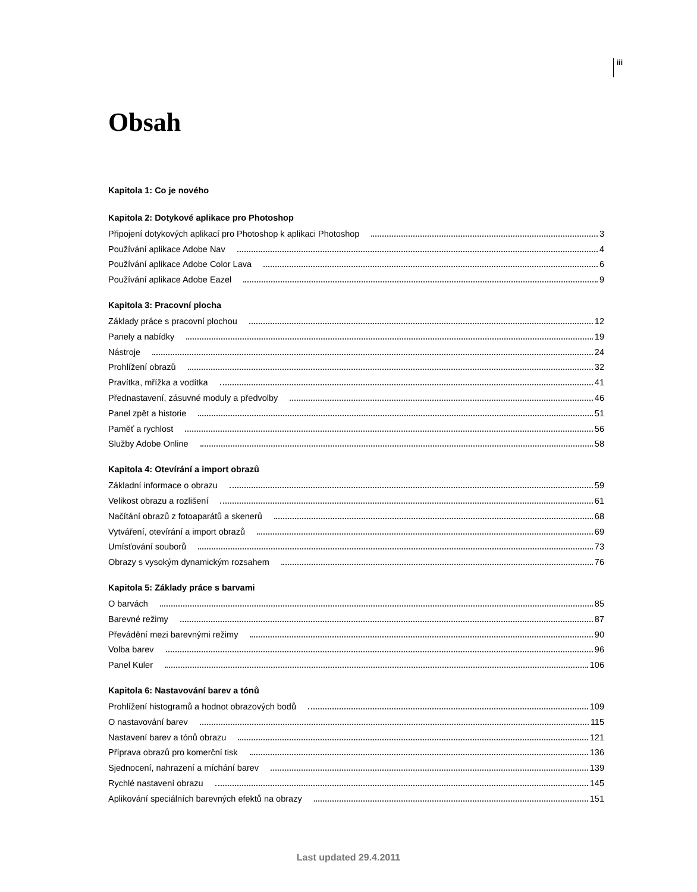iii
Obsah
Kapitola 1: Co je nového
Kapitola 2: Dotykové aplikace pro Photoshop
Připojení dotykových aplikací pro Photoshop k aplikaci Photoshop 3
Používání aplikace Adobe Nav 4
Používání aplikace Adobe Color Lava 6
Používání aplikace Adobe Eazel 9
Kapitola 3: Pracovní plocha
Základy práce s pracovní plochou 12
Panely a nabídky 19
Nástroje 24
Prohlížení obrazů 32
Pravítka, mřížka a vodítka 41
Přednastavení, zásuvné moduly a předvolby 46
Panel zpět a historie 51
Paměť a rychlost 56
Služby Adobe Online 58
Kapitola 4: Otevírání a import obrazů
Základní informace o obrazu 59
Velikost obrazu a rozlišení 61
Načítání obrazů z fotoaparátů a skenerů 68
Vytváření, otevírání a import obrazů 69
Umísťování souborů 73
Obrazy s vysokým dynamickým rozsahem 76
Kapitola 5: Základy práce s barvami
O barvách 85
Barevné režimy 87
Převádění mezi barevnými režimy 90
Volba barev 96
Panel Kuler 106
Kapitola 6: Nastavování barev a tónů
Prohlížení histogramů a hodnot obrazových bodů 109
O nastavování barev 115
Nastavení barev a tónů obrazu 121
Příprava obrazů pro komerční tisk 136
Sjednocení, nahrazení a míchání barev 139
Rychlé nastavení obrazu 145
Aplikování speciálních barevných efektů na obrazy 151
Last updated 29.4.2011